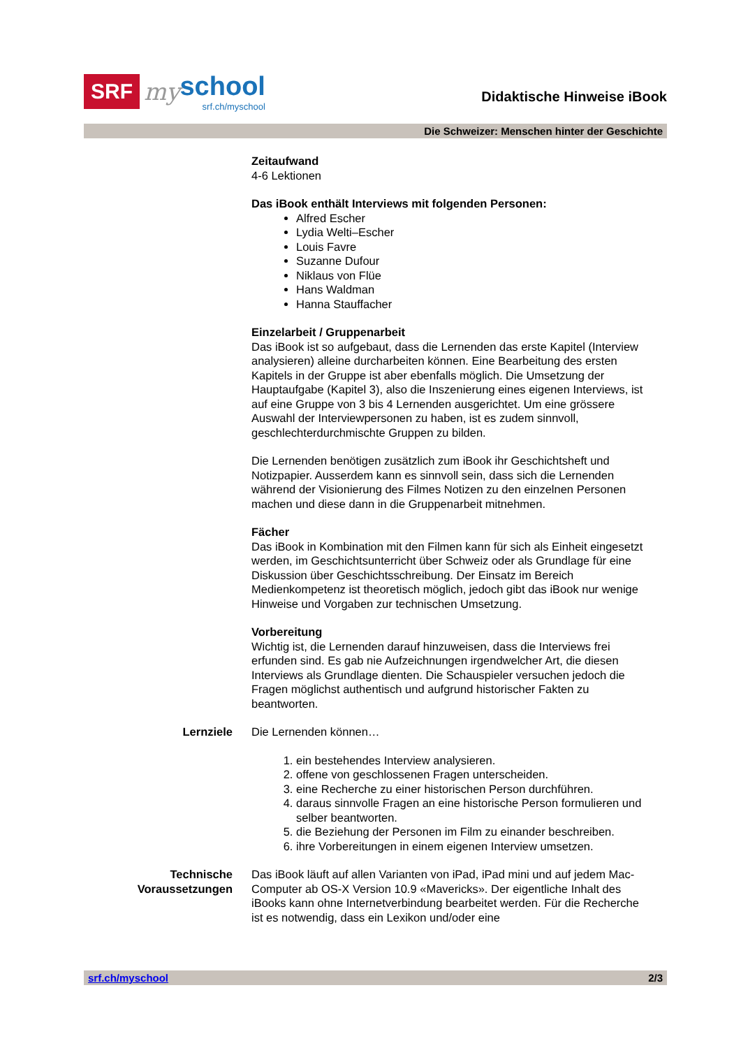SRF my school
srf.ch/myschool
Didaktische Hinweise iBook
Die Schweizer: Menschen hinter der Geschichte
Zeitaufwand
4-6 Lektionen
Das iBook enthält Interviews mit folgenden Personen:
Alfred Escher
Lydia Welti–Escher
Louis Favre
Suzanne Dufour
Niklaus von Flüe
Hans Waldman
Hanna Stauffacher
Einzelarbeit / Gruppenarbeit
Das iBook ist so aufgebaut, dass die Lernenden das erste Kapitel (Interview analysieren) alleine durcharbeiten können. Eine Bearbeitung des ersten Kapitels in der Gruppe ist aber ebenfalls möglich. Die Umsetzung der Hauptaufgabe (Kapitel 3), also die Inszenierung eines eigenen Interviews, ist auf eine Gruppe von 3 bis 4 Lernenden ausgerichtet. Um eine grössere Auswahl der Interviewpersonen zu haben, ist es zudem sinnvoll, geschlechterdurchmischte Gruppen zu bilden.
Die Lernenden benötigen zusätzlich zum iBook ihr Geschichtsheft und Notizpapier. Ausserdem kann es sinnvoll sein, dass sich die Lernenden während der Visionierung des Filmes Notizen zu den einzelnen Personen machen und diese dann in die Gruppenarbeit mitnehmen.
Fächer
Das iBook in Kombination mit den Filmen kann für sich als Einheit eingesetzt werden, im Geschichtsunterricht über Schweiz oder als Grundlage für eine Diskussion über Geschichtsschreibung. Der Einsatz im Bereich Medienkompetenz ist theoretisch möglich, jedoch gibt das iBook nur wenige Hinweise und Vorgaben zur technischen Umsetzung.
Vorbereitung
Wichtig ist, die Lernenden darauf hinzuweisen, dass die Interviews frei erfunden sind. Es gab nie Aufzeichnungen irgendwelcher Art, die diesen Interviews als Grundlage dienten. Die Schauspieler versuchen jedoch die Fragen möglichst authentisch und aufgrund historischer Fakten zu beantworten.
Lernziele Die Lernenden können…
1. ein bestehendes Interview analysieren.
2. offene von geschlossenen Fragen unterscheiden.
3. eine Recherche zu einer historischen Person durchführen.
4. daraus sinnvolle Fragen an eine historische Person formulieren und selber beantworten.
5. die Beziehung der Personen im Film zu einander beschreiben.
6. ihre Vorbereitungen in einem eigenen Interview umsetzen.
Technische Voraussetzungen
Das iBook läuft auf allen Varianten von iPad, iPad mini und auf jedem Mac-Computer ab OS-X Version 10.9 «Mavericks». Der eigentliche Inhalt des iBooks kann ohne Internetverbindung bearbeitet werden. Für die Recherche ist es notwendig, dass ein Lexikon und/oder eine
srf.ch/myschool 2/3